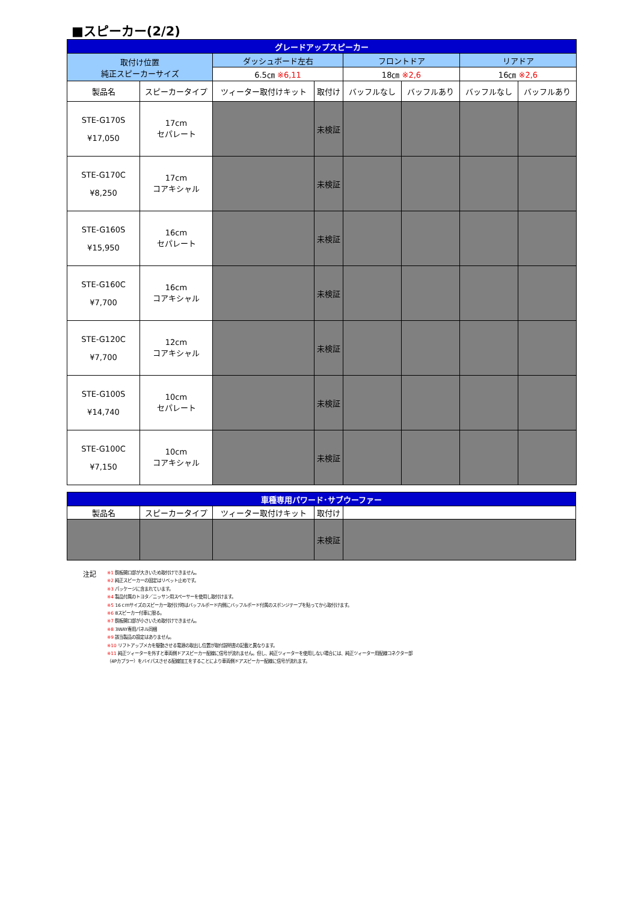■スピーカー(2/2)
| グレードアップスピーカー | | | | | | | |
| 取付け位置 純正スピーカーサイズ | | ダッシュボード左右 | | フロントドア | | リアドア | |
| | | 6.5㎝ ※6,11 | | 18㎝ ※2,6 | | 16㎝ ※2,6 | |
| 製品名 | スピーカータイプ | ツィーター取付けキット | 取付け | バッフルなし | バッフルあり | バッフルなし | バッフルあり |
| STE-G170S ¥17,050 | 17cm セパレート | | 未検証 | | | | |
| STE-G170C ¥8,250 | 17cm コアキシャル | | 未検証 | | | | |
| STE-G160S ¥15,950 | 16cm セパレート | | 未検証 | | | | |
| STE-G160C ¥7,700 | 16cm コアキシャル | | 未検証 | | | | |
| STE-G120C ¥7,700 | 12cm コアキシャル | | 未検証 | | | | |
| STE-G100S ¥14,740 | 10cm セパレート | | 未検証 | | | | |
| STE-G100C ¥7,150 | 10cm コアキシャル | | 未検証 | | | | |
| 車種専用パワード･サブウーファー | | | | |
| 製品名 | スピーカータイプ | ツィーター取付けキット | 取付け | |
| | | | 未検証 | |
注記
※1 鉄板開口部が大きいため取付けできません。
※2 純正スピーカーの固定はリベット止めです。
※3 パッケージに含まれています。
※4 製品付属のトヨタ／ニッサン用スペーサーを使用し取付けます。
※5 16ｃｍサイズのスピーカー取付け時はバッフルボード内側にバッフルボード付属のスポンジテープを貼ってから取付けます。
※6 8スピーカー付車に限る。
※7 鉄板開口部が小さいため取付けできません。
※8 3WAY専用パネル同梱
※9 該当製品の設定はありません。
※10 リフトアップメカを駆動させる電源の取出し位置が取付説明書の記載と異なります。
※11 純正ツィーターを外すと車両側ドアスピーカー配線に信号が流れません。但し、純正ツィーターを使用しない場合には、純正ツィーター用配線コネクター部
（4Pカプラー）をバイパスさせる配線加工をすることにより車両側ドアスピーカー配線に信号が流れます。